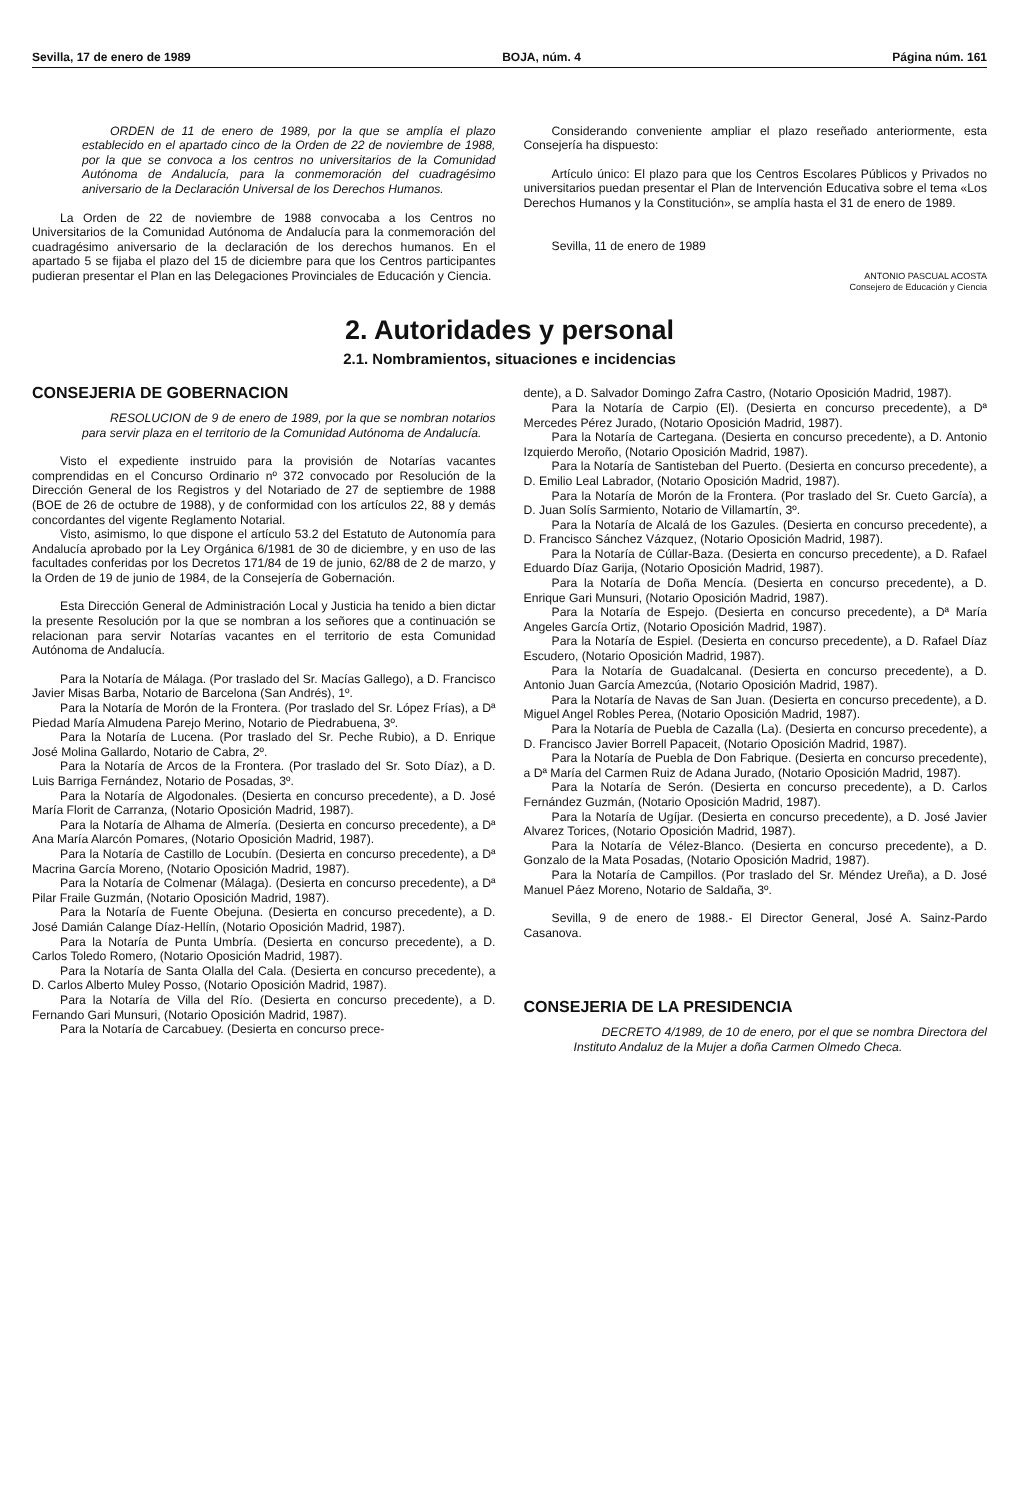Sevilla, 17 de enero de 1989 BOJA, núm. 4 Página núm. 161
ORDEN de 11 de enero de 1989, por la que se amplía el plazo establecido en el apartado cinco de la Orden de 22 de noviembre de 1988, por la que se convoca a los centros no universitarios de la Comunidad Autónoma de Andalucía, para la conmemoración del cuadragésimo aniversario de la Declaración Universal de los Derechos Humanos.
La Orden de 22 de noviembre de 1988 convocaba a los Centros no Universitarios de la Comunidad Autónoma de Andalucía para la conmemoración del cuadragésimo aniversario de la declaración de los derechos humanos. En el apartado 5 se fijaba el plazo del 15 de diciembre para que los Centros participantes pudieran presentar el Plan en las Delegaciones Provinciales de Educación y Ciencia.
Considerando conveniente ampliar el plazo reseñado anteriormente, esta Consejería ha dispuesto:
Artículo único: El plazo para que los Centros Escolares Públicos y Privados no universitarios puedan presentar el Plan de Intervención Educativa sobre el tema «Los Derechos Humanos y la Constitución», se amplía hasta el 31 de enero de 1989.
Sevilla, 11 de enero de 1989
ANTONIO PASCUAL ACOSTA
Consejero de Educación y Ciencia
2. Autoridades y personal
2.1. Nombramientos, situaciones e incidencias
CONSEJERIA DE GOBERNACION
RESOLUCION de 9 de enero de 1989, por la que se nombran notarios para servir plaza en el territorio de la Comunidad Autónoma de Andalucía.
Visto el expediente instruido para la provisión de Notarías vacantes comprendidas en el Concurso Ordinario nº 372 convocado por Resolución de la Dirección General de los Registros y del Notariado de 27 de septiembre de 1988 (BOE de 26 de octubre de 1988), y de conformidad con los artículos 22, 88 y demás concordantes del vigente Reglamento Notarial.
Visto, asimismo, lo que dispone el artículo 53.2 del Estatuto de Autonomía para Andalucía aprobado por la Ley Orgánica 6/1981 de 30 de diciembre, y en uso de las facultades conferidas por los Decretos 171/84 de 19 de junio, 62/88 de 2 de marzo, y la Orden de 19 de junio de 1984, de la Consejería de Gobernación.
Esta Dirección General de Administración Local y Justicia ha tenido a bien dictar la presente Resolución por la que se nombran a los señores que a continuación se relacionan para servir Notarías vacantes en el territorio de esta Comunidad Autónoma de Andalucía.
Para la Notaría de Málaga. (Por traslado del Sr. Macías Gallego), a D. Francisco Javier Misas Barba, Notario de Barcelona (San Andrés), 1º.
Para la Notaría de Morón de la Frontera. (Por traslado del Sr. López Frías), a Dª Piedad María Almudena Parejo Merino, Notario de Piedrabuena, 3º.
Para la Notaría de Lucena. (Por traslado del Sr. Peche Rubio), a D. Enrique José Molina Gallardo, Notario de Cabra, 2º.
Para la Notaría de Arcos de la Frontera. (Por traslado del Sr. Soto Díaz), a D. Luis Barriga Fernández, Notario de Posadas, 3º.
Para la Notaría de Algodonales. (Desierta en concurso precedente), a D. José María Florit de Carranza, (Notario Oposición Madrid, 1987).
Para la Notaría de Alhama de Almería. (Desierta en concurso precedente), a Dª Ana María Alarcón Pomares, (Notario Oposición Madrid, 1987).
Para la Notaría de Castillo de Locubín. (Desierta en concurso precedente), a Dª Macrina García Moreno, (Notario Oposición Madrid, 1987).
Para la Notaría de Colmenar (Málaga). (Desierta en concurso precedente), a Dª Pilar Fraile Guzmán, (Notario Oposición Madrid, 1987).
Para la Notaría de Fuente Obejuna. (Desierta en concurso precedente), a D. José Damián Calange Díaz-Hellín, (Notario Oposición Madrid, 1987).
Para la Notaría de Punta Umbría. (Desierta en concurso precedente), a D. Carlos Toledo Romero, (Notario Oposición Madrid, 1987).
Para la Notaría de Santa Olalla del Cala. (Desierta en concurso precedente), a D. Carlos Alberto Muley Posso, (Notario Oposición Madrid, 1987).
Para la Notaría de Villa del Río. (Desierta en concurso precedente), a D. Fernando Gari Munsuri, (Notario Oposición Madrid, 1987).
Para la Notaría de Carcabuey. (Desierta en concurso prece-
dente), a D. Salvador Domingo Zafra Castro, (Notario Oposición Madrid, 1987).
Para la Notaría de Carpio (El). (Desierta en concurso precedente), a Dª Mercedes Pérez Jurado, (Notario Oposición Madrid, 1987).
Para la Notaría de Cartegana. (Desierta en concurso precedente), a D. Antonio Izquierdo Meroño, (Notario Oposición Madrid, 1987).
Para la Notaría de Santisteban del Puerto. (Desierta en concurso precedente), a D. Emilio Leal Labrador, (Notario Oposición Madrid, 1987).
Para la Notaría de Morón de la Frontera. (Por traslado del Sr. Cueto García), a D. Juan Solís Sarmiento, Notario de Villamartín, 3º.
Para la Notaría de Alcalá de los Gazules. (Desierta en concurso precedente), a D. Francisco Sánchez Vázquez, (Notario Oposición Madrid, 1987).
Para la Notaría de Cúllar-Baza. (Desierta en concurso precedente), a D. Rafael Eduardo Díaz Garija, (Notario Oposición Madrid, 1987).
Para la Notaría de Doña Mencía. (Desierta en concurso precedente), a D. Enrique Gari Munsuri, (Notario Oposición Madrid, 1987).
Para la Notaría de Espejo. (Desierta en concurso precedente), a Dª María Angeles García Ortiz, (Notario Oposición Madrid, 1987).
Para la Notaría de Espiel. (Desierta en concurso precedente), a D. Rafael Díaz Escudero, (Notario Oposición Madrid, 1987).
Para la Notaría de Guadalcanal. (Desierta en concurso precedente), a D. Antonio Juan García Amezcúa, (Notario Oposición Madrid, 1987).
Para la Notaría de Navas de San Juan. (Desierta en concurso precedente), a D. Miguel Angel Robles Perea, (Notario Oposición Madrid, 1987).
Para la Notaría de Puebla de Cazalla (La). (Desierta en concurso precedente), a D. Francisco Javier Borrell Papaceit, (Notario Oposición Madrid, 1987).
Para la Notaría de Puebla de Don Fabrique. (Desierta en concurso precedente), a Dª María del Carmen Ruiz de Adana Jurado, (Notario Oposición Madrid, 1987).
Para la Notaría de Serón. (Desierta en concurso precedente), a D. Carlos Fernández Guzmán, (Notario Oposición Madrid, 1987).
Para la Notaría de Ugíjar. (Desierta en concurso precedente), a D. José Javier Alvarez Torices, (Notario Oposición Madrid, 1987).
Para la Notaría de Vélez-Blanco. (Desierta en concurso precedente), a D. Gonzalo de la Mata Posadas, (Notario Oposición Madrid, 1987).
Para la Notaría de Campillos. (Por traslado del Sr. Méndez Ureña), a D. José Manuel Páez Moreno, Notario de Saldaña, 3º.
Sevilla, 9 de enero de 1988.- El Director General, José A. Sainz-Pardo Casanova.
CONSEJERIA DE LA PRESIDENCIA
DECRETO 4/1989, de 10 de enero, por el que se nombra Directora del Instituto Andaluz de la Mujer a doña Carmen Olmedo Checa.